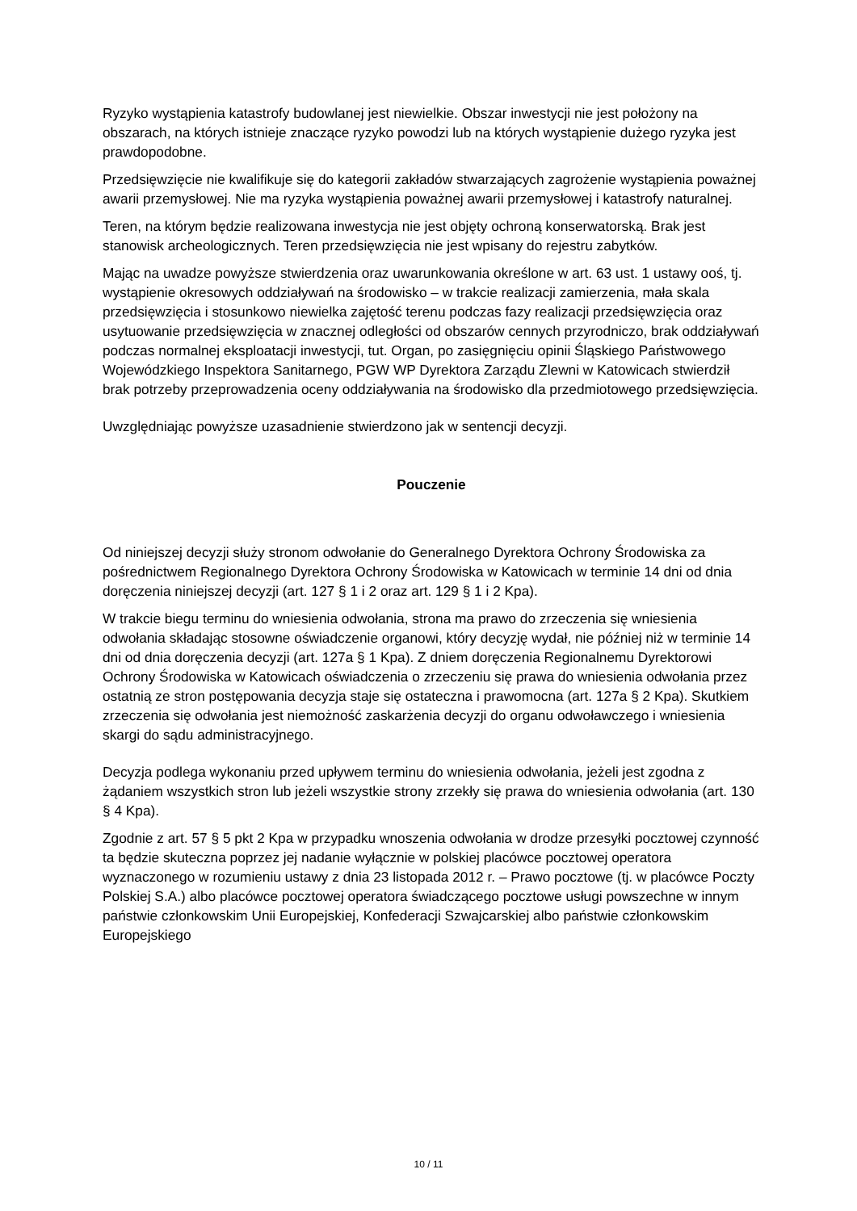Ryzyko wystąpienia katastrofy budowlanej jest niewielkie. Obszar inwestycji nie jest położony na obszarach, na których istnieje znaczące ryzyko powodzi lub na których wystąpienie dużego ryzyka jest prawdopodobne.
Przedsięwzięcie nie kwalifikuje się do kategorii zakładów stwarzających zagrożenie wystąpienia poważnej awarii przemysłowej. Nie ma ryzyka wystąpienia poważnej awarii przemysłowej i katastrofy naturalnej.
Teren, na którym będzie realizowana inwestycja nie jest objęty ochroną konserwatorską. Brak jest stanowisk archeologicznych. Teren przedsięwzięcia nie jest wpisany do rejestru zabytków.
Mając na uwadze powyższe stwierdzenia oraz uwarunkowania określone w art. 63 ust. 1 ustawy ooś, tj. wystąpienie okresowych oddziaływań na środowisko – w trakcie realizacji zamierzenia, mała skala przedsięwzięcia i stosunkowo niewielka zajętość terenu podczas fazy realizacji przedsięwzięcia oraz usytuowanie przedsięwzięcia w znacznej odległości od obszarów cennych przyrodniczo, brak oddziaływań podczas normalnej eksploatacji inwestycji, tut. Organ, po zasięgnięciu opinii Śląskiego Państwowego Wojewódzkiego Inspektora Sanitarnego, PGW WP Dyrektora Zarządu Zlewni w Katowicach stwierdził brak potrzeby przeprowadzenia oceny oddziaływania na środowisko dla przedmiotowego przedsięwzięcia.
Uwzględniając powyższe uzasadnienie stwierdzono jak w sentencji decyzji.
Pouczenie
Od niniejszej decyzji służy stronom odwołanie do Generalnego Dyrektora Ochrony Środowiska za pośrednictwem Regionalnego Dyrektora Ochrony Środowiska w Katowicach w terminie 14 dni od dnia doręczenia niniejszej decyzji (art. 127 § 1 i 2 oraz art. 129 § 1 i 2 Kpa).
W trakcie biegu terminu do wniesienia odwołania, strona ma prawo do zrzeczenia się wniesienia odwołania składając stosowne oświadczenie organowi, który decyzję wydał, nie później niż w terminie 14 dni od dnia doręczenia decyzji (art. 127a § 1 Kpa). Z dniem doręczenia Regionalnemu Dyrektorowi Ochrony Środowiska w Katowicach oświadczenia o zrzeczeniu się prawa do wniesienia odwołania przez ostatnią ze stron postępowania decyzja staje się ostateczna i prawomocna (art. 127a § 2 Kpa). Skutkiem zrzeczenia się odwołania jest niemożność zaskarżenia decyzji do organu odwoławczego i wniesienia skargi do sądu administracyjnego.
Decyzja podlega wykonaniu przed upływem terminu do wniesienia odwołania, jeżeli jest zgodna z żądaniem wszystkich stron lub jeżeli wszystkie strony zrzekły się prawa do wniesienia odwołania (art. 130 § 4 Kpa).
Zgodnie z art. 57 § 5 pkt 2 Kpa w przypadku wnoszenia odwołania w drodze przesyłki pocztowej czynność ta będzie skuteczna poprzez jej nadanie wyłącznie w polskiej placówce pocztowej operatora wyznaczonego w rozumieniu ustawy z dnia 23 listopada 2012 r. – Prawo pocztowe (tj. w placówce Poczty Polskiej S.A.) albo placówce pocztowej operatora świadczącego pocztowe usługi powszechne w innym państwie członkowskim Unii Europejskiej, Konfederacji Szwajcarskiej albo państwie członkowskim Europejskiego
10 / 11